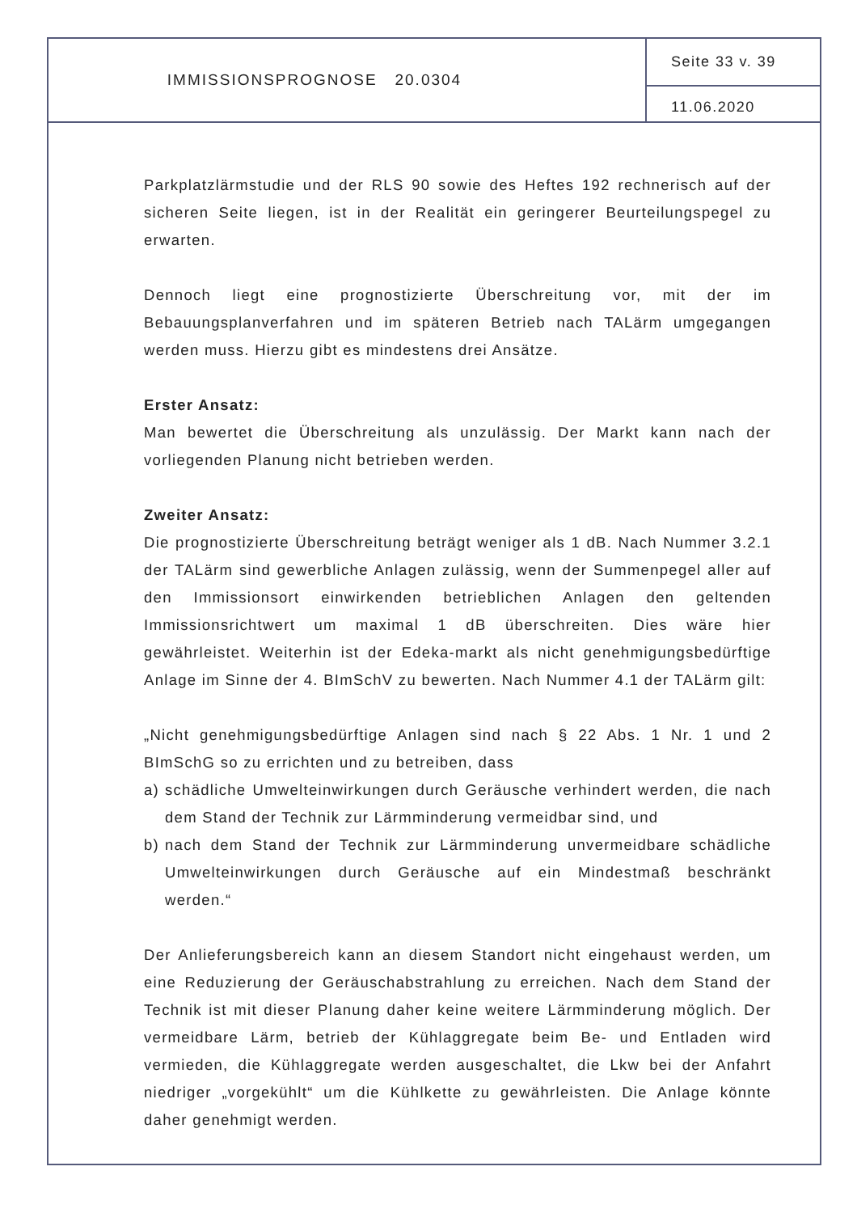IMMISSIONSPROGNOSE 20.0304
Seite 33 v. 39
11.06.2020
Parkplatzlärmstudie und der RLS 90 sowie des Heftes 192 rechnerisch auf der sicheren Seite liegen, ist in der Realität ein geringerer Beurteilungspegel zu erwarten.
Dennoch liegt eine prognostizierte Überschreitung vor, mit der im Bebauungsplanverfahren und im späteren Betrieb nach TALärm umgegangen werden muss. Hierzu gibt es mindestens drei Ansätze.
Erster Ansatz:
Man bewertet die Überschreitung als unzulässig. Der Markt kann nach der vorliegenden Planung nicht betrieben werden.
Zweiter Ansatz:
Die prognostizierte Überschreitung beträgt weniger als 1 dB. Nach Nummer 3.2.1 der TALärm sind gewerbliche Anlagen zulässig, wenn der Summenpegel aller auf den Immissionsort einwirkenden betrieblichen Anlagen den geltenden Immissionsrichtwert um maximal 1 dB überschreiten. Dies wäre hier gewährleistet. Weiterhin ist der Edeka-markt als nicht genehmigungsbedürftige Anlage im Sinne der 4. BImSchV zu bewerten. Nach Nummer 4.1 der TALärm gilt:
„Nicht genehmigungsbedürftige Anlagen sind nach § 22 Abs. 1 Nr. 1 und 2 BImSchG so zu errichten und zu betreiben, dass
a) schädliche Umwelteinwirkungen durch Geräusche verhindert werden, die nach dem Stand der Technik zur Lärmminderung vermeidbar sind, und
b) nach dem Stand der Technik zur Lärmminderung unvermeidbare schädliche Umwelteinwirkungen durch Geräusche auf ein Mindestmaß beschränkt werden.“
Der Anlieferungsbereich kann an diesem Standort nicht eingehaust werden, um eine Reduzierung der Geräuschabstrahlung zu erreichen. Nach dem Stand der Technik ist mit dieser Planung daher keine weitere Lärmminderung möglich. Der vermeidbare Lärm, betrieb der Kühlaggregate beim Be- und Entladen wird vermieden, die Kühlaggregate werden ausgeschaltet, die Lkw bei der Anfahrt niedriger „vorgekühlt“ um die Kühlkette zu gewährleisten. Die Anlage könnte daher genehmigt werden.